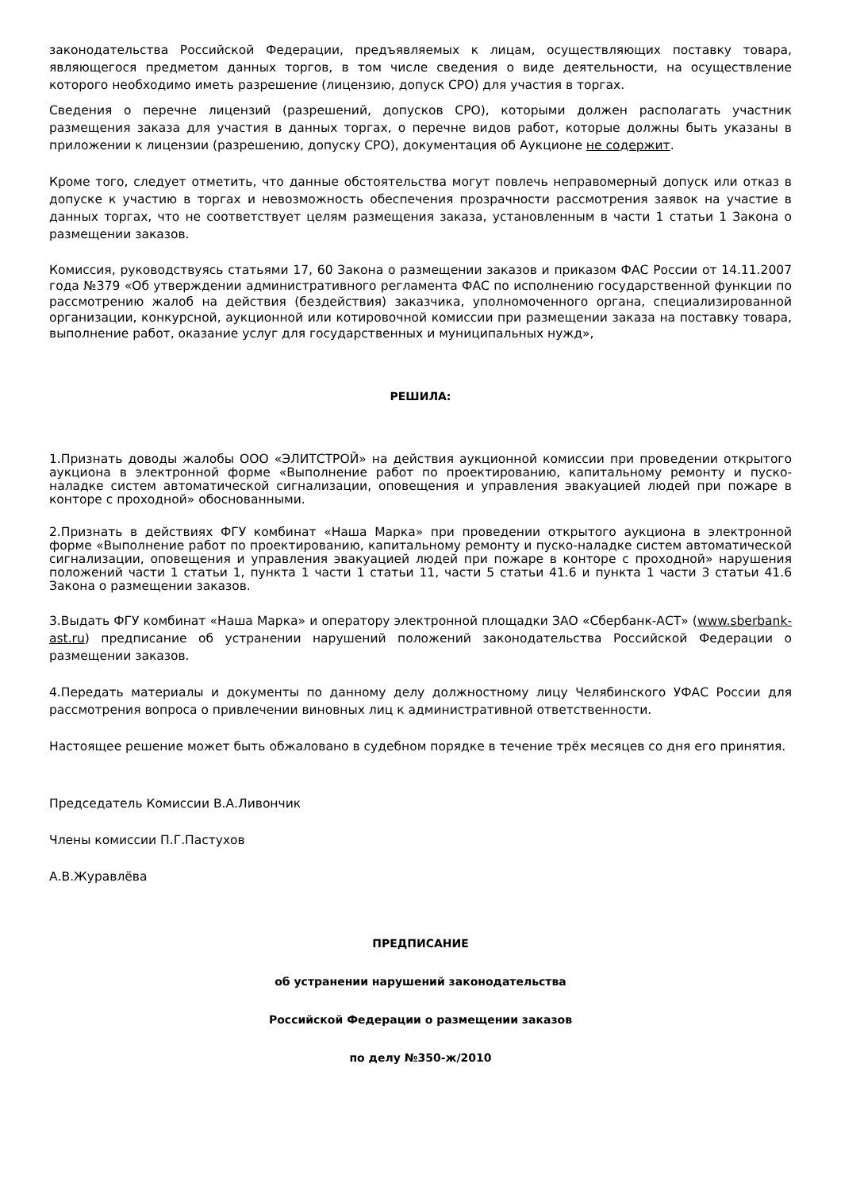законодательства Российской Федерации, предъявляемых к лицам, осуществляющих поставку товара, являющегося предметом данных торгов, в том числе сведения о виде деятельности, на осуществление которого необходимо иметь разрешение (лицензию, допуск СРО) для участия в торгах.
Сведения о перечне лицензий (разрешений, допусков СРО), которыми должен располагать участник размещения заказа для участия в данных торгах, о перечне видов работ, которые должны быть указаны в приложении к лицензии (разрешению, допуску СРО), документация об Аукционе не содержит.
Кроме того, следует отметить, что данные обстоятельства могут повлечь неправомерный допуск или отказ в допуске к участию в торгах и невозможность обеспечения прозрачности рассмотрения заявок на участие в данных торгах, что не соответствует целям размещения заказа, установленным в части 1 статьи 1 Закона о размещении заказов.
Комиссия, руководствуясь статьями 17, 60 Закона о размещении заказов и приказом ФАС России от 14.11.2007 года №379 «Об утверждении административного регламента ФАС по исполнению государственной функции по рассмотрению жалоб на действия (бездействия) заказчика, уполномоченного органа, специализированной организации, конкурсной, аукционной или котировочной комиссии при размещении заказа на поставку товара, выполнение работ, оказание услуг для государственных и муниципальных нужд»,
РЕШИЛА:
1.Признать доводы жалобы ООО «ЭЛИТСТРОЙ» на действия аукционной комиссии при проведении открытого аукциона в электронной форме «Выполнение работ по проектированию, капитальному ремонту и пуско-наладке систем автоматической сигнализации, оповещения и управления эвакуацией людей при пожаре в конторе с проходной» обоснованными.
2.Признать в действиях ФГУ комбинат «Наша Марка» при проведении открытого аукциона в электронной форме «Выполнение работ по проектированию, капитальному ремонту и пуско-наладке систем автоматической сигнализации, оповещения и управления эвакуацией людей при пожаре в конторе с проходной» нарушения положений части 1 статьи 1, пункта 1 части 1 статьи 11, части 5 статьи 41.6 и пункта 1 части 3 статьи 41.6 Закона о размещении заказов.
3.Выдать ФГУ комбинат «Наша Марка» и оператору электронной площадки ЗАО «Сбербанк-АСТ» (www.sberbank-ast.ru) предписание об устранении нарушений положений законодательства Российской Федерации о размещении заказов.
4.Передать материалы и документы по данному делу должностному лицу Челябинского УФАС России для рассмотрения вопроса о привлечении виновных лиц к административной ответственности.
Настоящее решение может быть обжаловано в судебном порядке в течение трёх месяцев со дня его принятия.
Председатель Комиссии В.А.Ливончик
Члены комиссии П.Г.Пастухов
А.В.Журавлёва
ПРЕДПИСАНИЕ
об устранении нарушений законодательства
Российской Федерации о размещении заказов
по делу №350-ж/2010